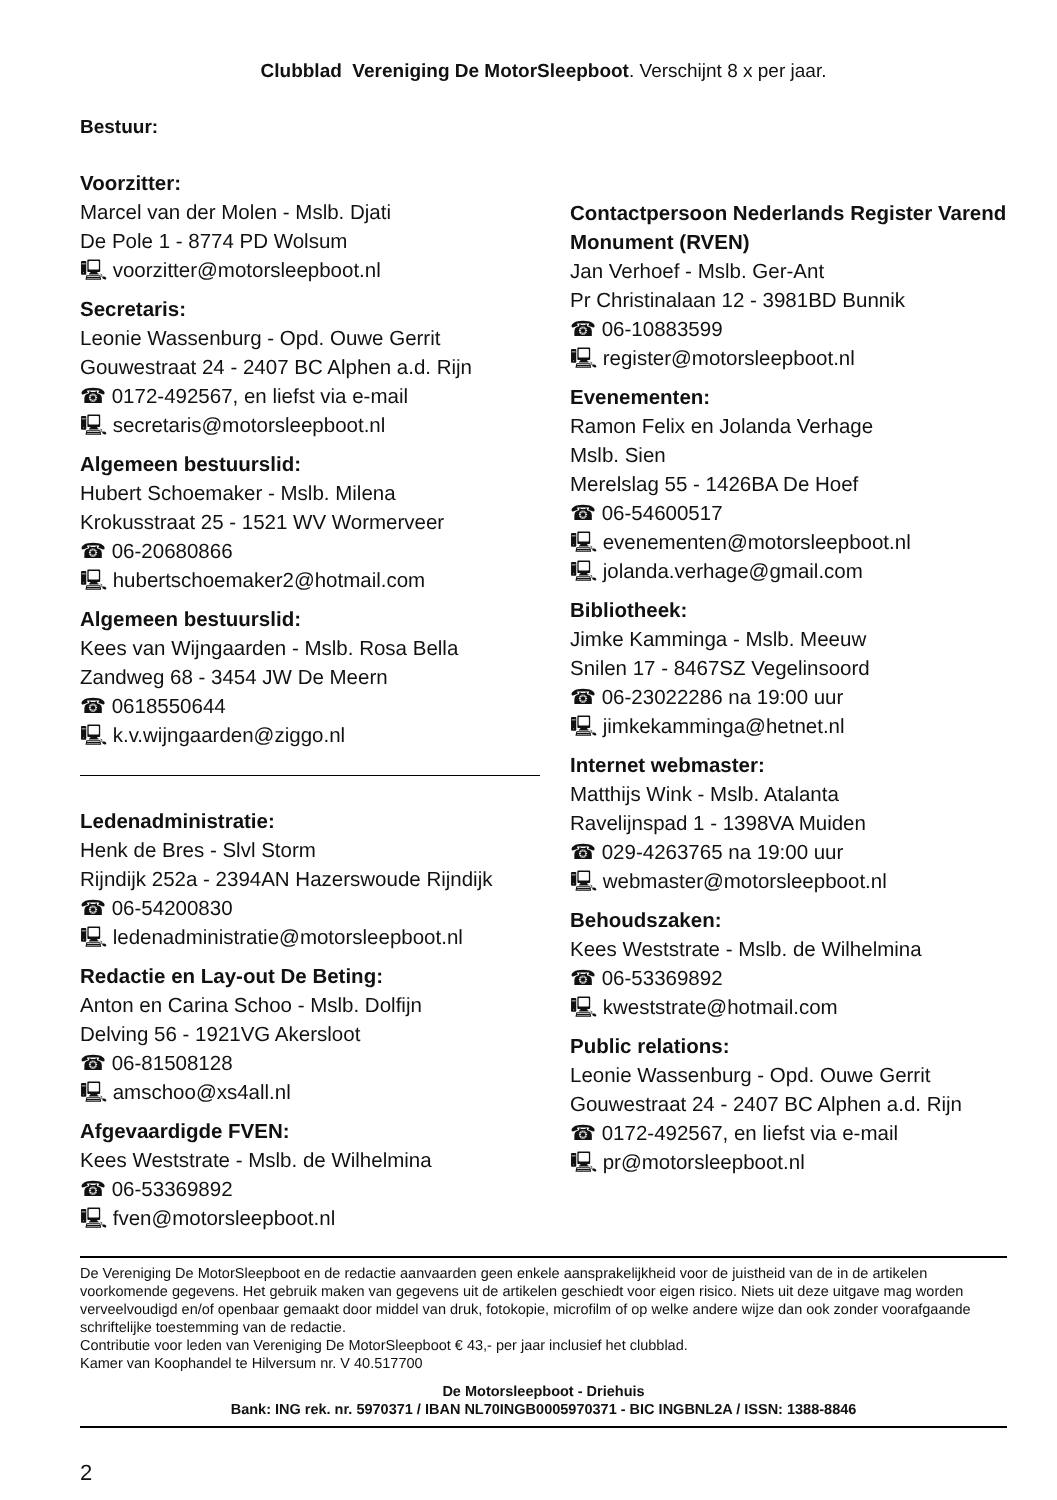Clubblad Vereniging De MotorSleepboot. Verschijnt 8 x per jaar.
Bestuur:
Voorzitter:
Marcel van der Molen - Mslb. Djati
De Pole 1 - 8774 PD Wolsum
🖳 voorzitter@motorsleepboot.nl
Secretaris:
Leonie Wassenburg - Opd. Ouwe Gerrit
Gouwestraat 24 - 2407 BC Alphen a.d. Rijn
☎ 0172-492567, en liefst via e-mail
🖳 secretaris@motorsleepboot.nl
Algemeen bestuurslid:
Hubert Schoemaker - Mslb. Milena
Krokusstraat 25 - 1521 WV Wormerveer
☎ 06-20680866
🖳 hubertschoemaker2@hotmail.com
Algemeen bestuurslid:
Kees van Wijngaarden - Mslb. Rosa Bella
Zandweg 68 - 3454 JW De Meern
☎ 0618550644
🖳 k.v.wijngaarden@ziggo.nl
Ledenadministratie:
Henk de Bres - Slvl Storm
Rijndijk 252a - 2394AN Hazerswoude Rijndijk
☎ 06-54200830
🖳 ledenadministratie@motorsleepboot.nl
Redactie en Lay-out De Beting:
Anton en Carina Schoo - Mslb. Dolfijn
Delving 56 - 1921VG Akersloot
☎ 06-81508128
🖳 amschoo@xs4all.nl
Afgevaardigde FVEN:
Kees Weststrate - Mslb. de Wilhelmina
☎ 06-53369892
🖳 fven@motorsleepboot.nl
Contactpersoon Nederlands Register Varend Monument (RVEN)
Jan Verhoef - Mslb. Ger-Ant
Pr Christinalaan 12 - 3981BD Bunnik
☎ 06-10883599
🖳 register@motorsleepboot.nl
Evenementen:
Ramon Felix en Jolanda Verhage
Mslb. Sien
Merelslag 55 - 1426BA De Hoef
☎ 06-54600517
🖳 evenementen@motorsleepboot.nl
🖳 jolanda.verhage@gmail.com
Bibliotheek:
Jimke Kamminga - Mslb. Meeuw
Snilen 17 - 8467SZ Vegelinsoord
☎ 06-23022286 na 19:00 uur
🖳 jimkekamminga@hetnet.nl
Internet webmaster:
Matthijs Wink - Mslb. Atalanta
Ravelijnspad 1 - 1398VA Muiden
☎ 029-4263765 na 19:00 uur
🖳 webmaster@motorsleepboot.nl
Behoudszaken:
Kees Weststrate - Mslb. de Wilhelmina
☎ 06-53369892
🖳 kweststrate@hotmail.com
Public relations:
Leonie Wassenburg - Opd. Ouwe Gerrit
Gouwestraat 24 - 2407 BC Alphen a.d. Rijn
☎ 0172-492567, en liefst via e-mail
🖳 pr@motorsleepboot.nl
De Vereniging De MotorSleepboot en de redactie aanvaarden geen enkele aansprakelijkheid voor de juistheid van de in de artikelen voorkomende gegevens. Het gebruik maken van gegevens uit de artikelen geschiedt voor eigen risico. Niets uit deze uitgave mag worden verveelvoudigd en/of openbaar gemaakt door middel van druk, fotokopie, microfilm of op welke andere wijze dan ook zonder voorafgaande schriftelijke toestemming van de redactie.
Contributie voor leden van Vereniging De MotorSleepboot € 43,- per jaar inclusief het clubblad.
Kamer van Koophandel te Hilversum nr. V 40.517700
De Motorsleepboot - Driehuis
Bank: ING rek. nr. 5970371 / IBAN NL70INGB0005970371 - BIC INGBNL2A / ISSN: 1388-8846
2